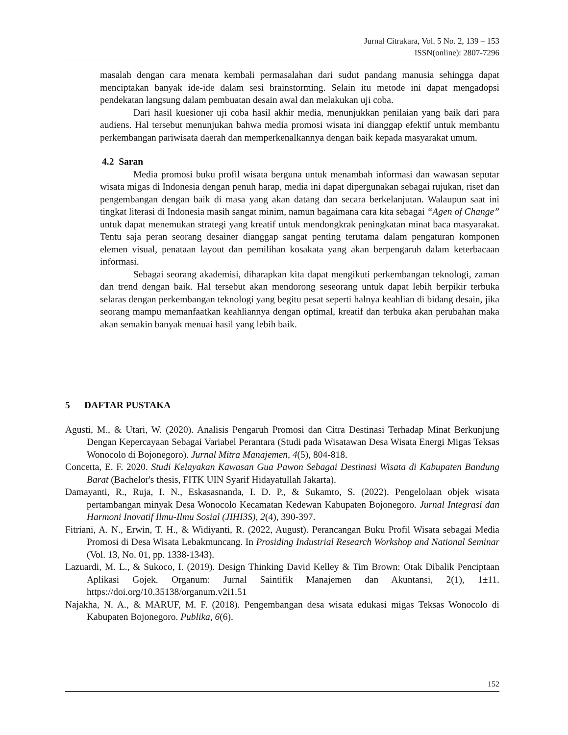Jurnal Citrakara, Vol. 5 No. 2, 139 – 153
ISSN(online): 2807-7296
masalah dengan cara menata kembali permasalahan dari sudut pandang manusia sehingga dapat menciptakan banyak ide-ide dalam sesi brainstorming. Selain itu metode ini dapat mengadopsi pendekatan langsung dalam pembuatan desain awal dan melakukan uji coba.
Dari hasil kuesioner uji coba hasil akhir media, menunjukkan penilaian yang baik dari para audiens. Hal tersebut menunjukan bahwa media promosi wisata ini dianggap efektif untuk membantu perkembangan pariwisata daerah dan memperkenalkannya dengan baik kepada masyarakat umum.
4.2 Saran
Media promosi buku profil wisata berguna untuk menambah informasi dan wawasan seputar wisata migas di Indonesia dengan penuh harap, media ini dapat dipergunakan sebagai rujukan, riset dan pengembangan dengan baik di masa yang akan datang dan secara berkelanjutan. Walaupun saat ini tingkat literasi di Indonesia masih sangat minim, namun bagaimana cara kita sebagai “Agen of Change” untuk dapat menemukan strategi yang kreatif untuk mendongkrak peningkatan minat baca masyarakat. Tentu saja peran seorang desainer dianggap sangat penting terutama dalam pengaturan komponen elemen visual, penataan layout dan pemilihan kosakata yang akan berpengaruh dalam keterbacaan informasi.
Sebagai seorang akademisi, diharapkan kita dapat mengikuti perkembangan teknologi, zaman dan trend dengan baik. Hal tersebut akan mendorong seseorang untuk dapat lebih berpikir terbuka selaras dengan perkembangan teknologi yang begitu pesat seperti halnya keahlian di bidang desain, jika seorang mampu memanfaatkan keahliannya dengan optimal, kreatif dan terbuka akan perubahan maka akan semakin banyak menuai hasil yang lebih baik.
5 DAFTAR PUSTAKA
Agusti, M., & Utari, W. (2020). Analisis Pengaruh Promosi dan Citra Destinasi Terhadap Minat Berkunjung Dengan Kepercayaan Sebagai Variabel Perantara (Studi pada Wisatawan Desa Wisata Energi Migas Teksas Wonocolo di Bojonegoro). Jurnal Mitra Manajemen, 4(5), 804-818.
Concetta, E. F. 2020. Studi Kelayakan Kawasan Gua Pawon Sebagai Destinasi Wisata di Kabupaten Bandung Barat (Bachelor's thesis, FITK UIN Syarif Hidayatullah Jakarta).
Damayanti, R., Ruja, I. N., Eskasasnanda, I. D. P., & Sukamto, S. (2022). Pengelolaan objek wisata pertambangan minyak Desa Wonocolo Kecamatan Kedewan Kabupaten Bojonegoro. Jurnal Integrasi dan Harmoni Inovatif Ilmu-Ilmu Sosial (JIHI3S), 2(4), 390-397.
Fitriani, A. N., Erwin, T. H., & Widiyanti, R. (2022, August). Perancangan Buku Profil Wisata sebagai Media Promosi di Desa Wisata Lebakmuncang. In Prosiding Industrial Research Workshop and National Seminar (Vol. 13, No. 01, pp. 1338-1343).
Lazuardi, M. L., & Sukoco, I. (2019). Design Thinking David Kelley & Tim Brown: Otak Dibalik Penciptaan Aplikasi Gojek. Organum: Jurnal Saintifik Manajemen dan Akuntansi, 2(1), 1±11. https://doi.org/10.35138/organum.v2i1.51
Najakha, N. A., & MARUF, M. F. (2018). Pengembangan desa wisata edukasi migas Teksas Wonocolo di Kabupaten Bojonegoro. Publika, 6(6).
152